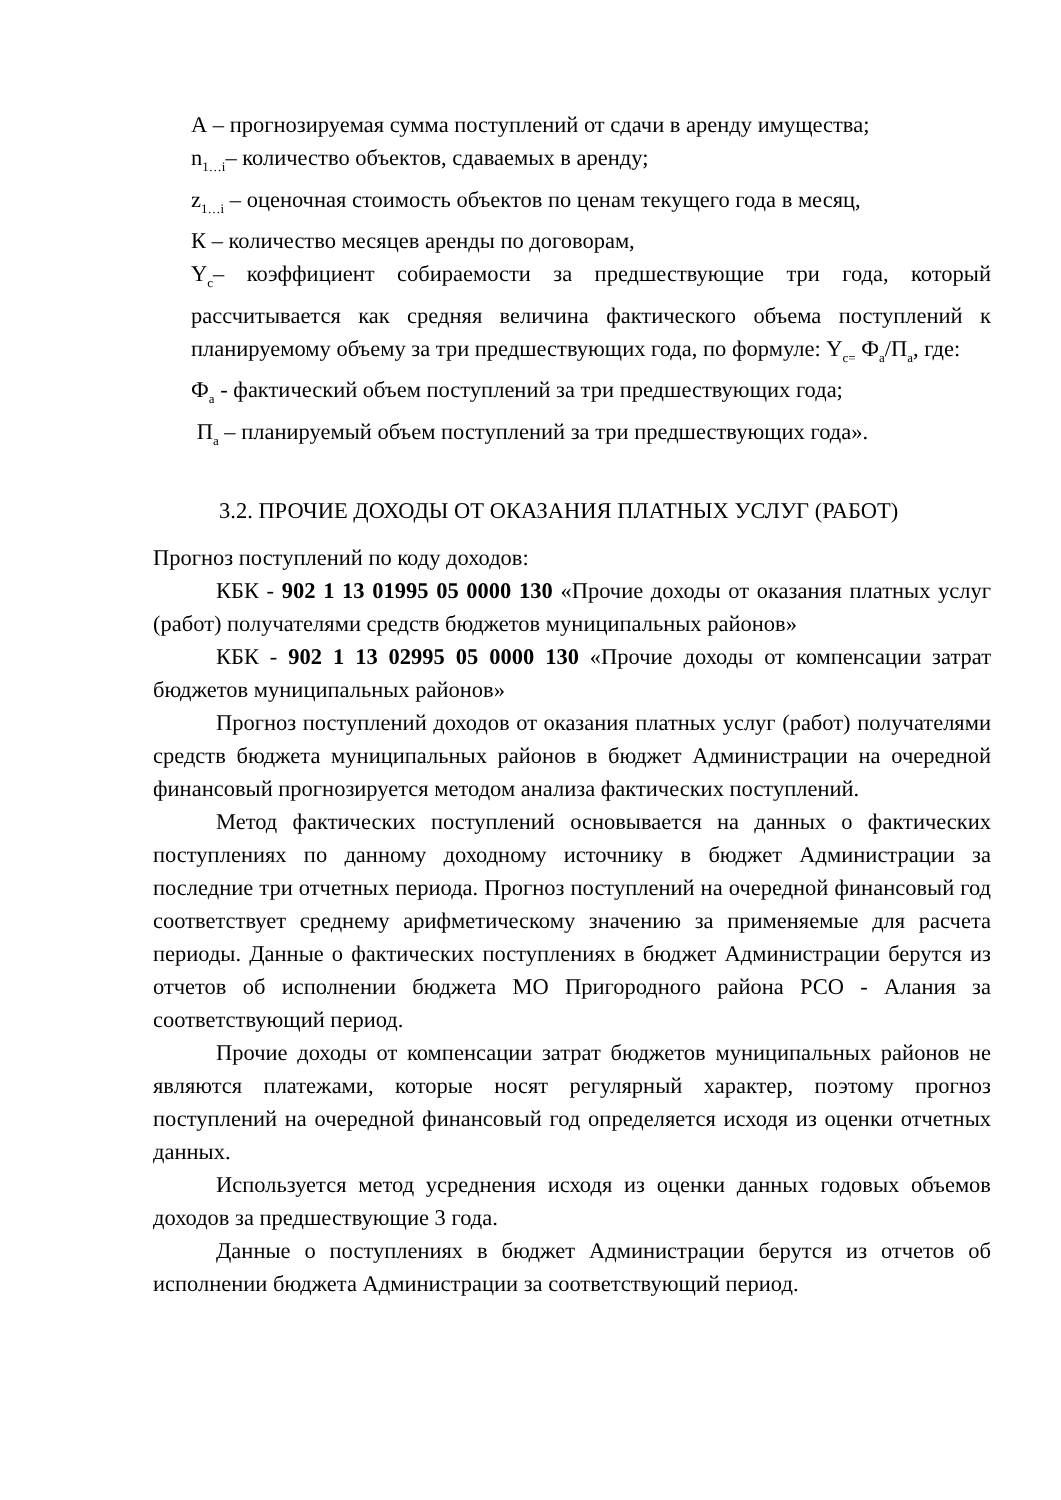А – прогнозируемая сумма поступлений от сдачи в аренду имущества;
n<sub>1…i</sub>– количество объектов, сдаваемых в аренду;
z<sub>1…i</sub> – оценочная стоимость объектов по ценам текущего года в месяц,
К – количество месяцев аренды по договорам,
Y<sub>c</sub>– коэффициент собираемости за предшествующие три года, который рассчитывается как средняя величина фактического объема поступлений к планируемому объему за три предшествующих года, по формуле: Y<sub>c=</sub> Ф<sub>а</sub>/П<sub>а</sub>, где:
Ф<sub>а</sub> - фактический объем поступлений за три предшествующих года;
П<sub>а</sub> – планируемый объем поступлений за три предшествующих года».
3.2. ПРОЧИЕ ДОХОДЫ ОТ ОКАЗАНИЯ ПЛАТНЫХ УСЛУГ (РАБОТ)
Прогноз поступлений по коду доходов:
КБК - 902 1 13 01995 05 0000 130 «Прочие доходы от оказания платных услуг (работ) получателями средств бюджетов муниципальных районов»
КБК - 902 1 13 02995 05 0000 130 «Прочие доходы от компенсации затрат бюджетов муниципальных районов»
Прогноз поступлений доходов от оказания платных услуг (работ) получателями средств бюджета муниципальных районов в бюджет Администрации на очередной финансовый прогнозируется методом анализа фактических поступлений.
Метод фактических поступлений основывается на данных о фактических поступлениях по данному доходному источнику в бюджет Администрации за последние три отчетных периода. Прогноз поступлений на очередной финансовый год соответствует среднему арифметическому значению за применяемые для расчета периоды. Данные о фактических поступлениях в бюджет Администрации берутся из отчетов об исполнении бюджета МО Пригородного района РСО - Алания за соответствующий период.
Прочие доходы от компенсации затрат бюджетов муниципальных районов не являются платежами, которые носят регулярный характер, поэтому прогноз поступлений на очередной финансовый год определяется исходя из оценки отчетных данных.
Используется метод усреднения исходя из оценки данных годовых объемов доходов за предшествующие 3 года.
Данные о поступлениях в бюджет Администрации берутся из отчетов об исполнении бюджета Администрации за соответствующий период.